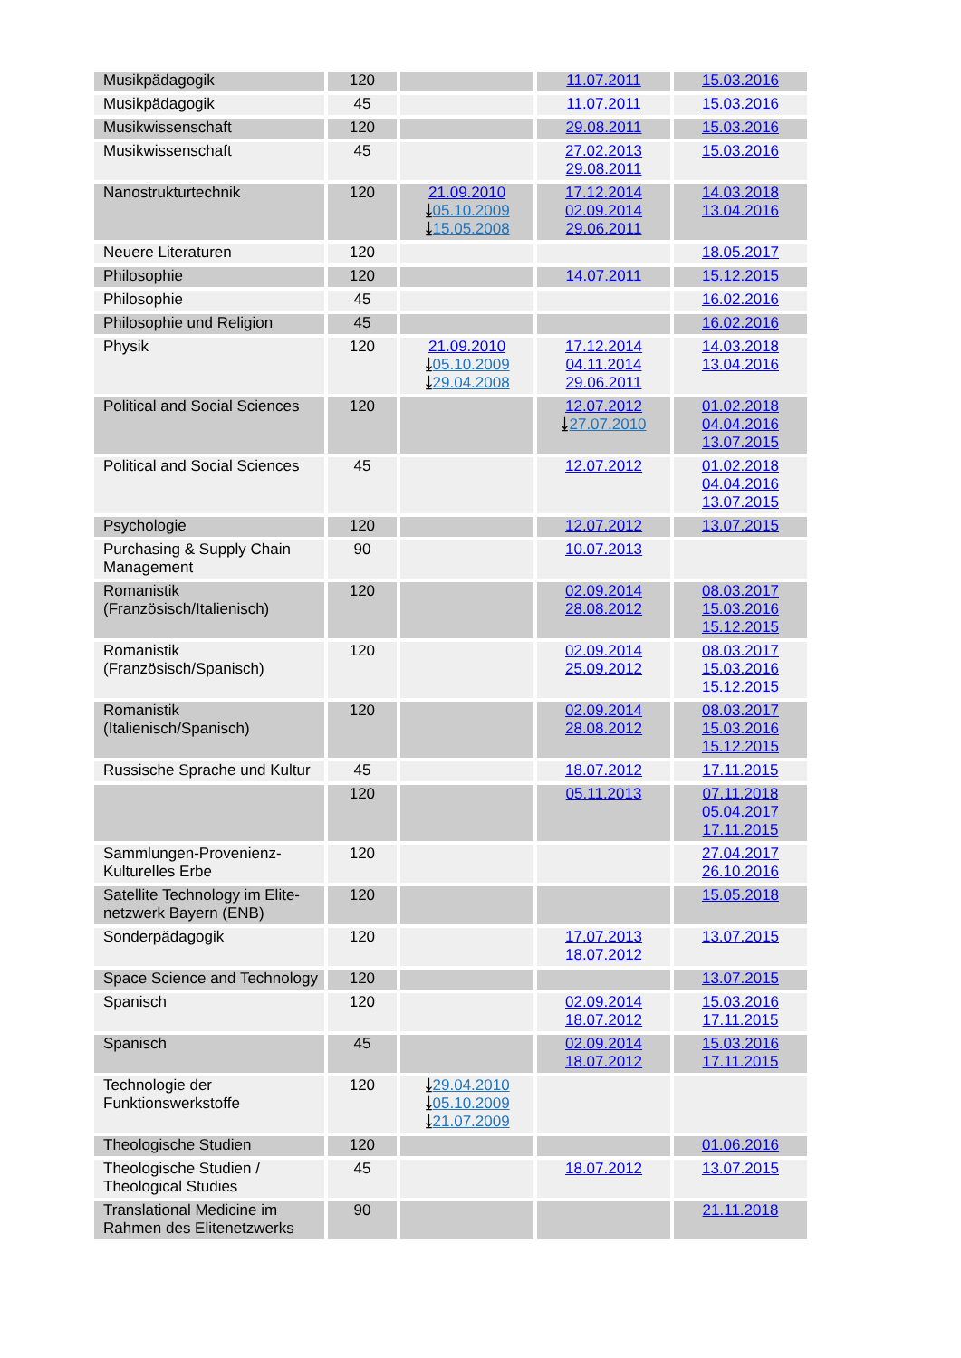| Musikpädagogik | 120 | | 11.07.2011 | 15.03.2016 |
| Musikpädagogik | 45 | | 11.07.2011 | 15.03.2016 |
| Musikwissenschaft | 120 | | 29.08.2011 | 15.03.2016 |
| Musikwissenschaft | 45 | | 27.02.2013 29.08.2011 | 15.03.2016 |
| Nanostrukturtechnik | 120 | 21.09.2010 ⤓ 05.10.2009 ⤓ 15.05.2008 | 17.12.2014 02.09.2014 29.06.2011 | 14.03.2018 13.04.2016 |
| Neuere Literaturen | 120 | | | 18.05.2017 |
| Philosophie | 120 | | 14.07.2011 | 15.12.2015 |
| Philosophie | 45 | | | 16.02.2016 |
| Philosophie und Religion | 45 | | | 16.02.2016 |
| Physik | 120 | 21.09.2010 ⤓ 05.10.2009 ⤓ 29.04.2008 | 17.12.2014 04.11.2014 29.06.2011 | 14.03.2018 13.04.2016 |
| Political and Social Sciences | 120 | | 12.07.2012 ⤓ 27.07.2010 | 01.02.2018 04.04.2016 13.07.2015 |
| Political and Social Sciences | 45 | | 12.07.2012 | 01.02.2018 04.04.2016 13.07.2015 |
| Psychologie | 120 | | 12.07.2012 | 13.07.2015 |
| Purchasing & Supply Chain Management | 90 | | 10.07.2013 | |
| Romanistik (Französisch/Italienisch) | 120 | | 02.09.2014 28.08.2012 | 08.03.2017 15.03.2016 15.12.2015 |
| Romanistik (Französisch/Spanisch) | 120 | | 02.09.2014 25.09.2012 | 08.03.2017 15.03.2016 15.12.2015 |
| Romanistik (Italienisch/Spanisch) | 120 | | 02.09.2014 28.08.2012 | 08.03.2017 15.03.2016 15.12.2015 |
| Russische Sprache und Kultur | 45 | | 18.07.2012 | 17.11.2015 |
| | 120 | | 05.11.2013 | 07.11.2018 05.04.2017 17.11.2015 |
| Sammlungen-Provenienz-Kulturelles Erbe | 120 | | | 27.04.2017 26.10.2016 |
| Satellite Technology im Elite-netzwerk Bayern (ENB) | 120 | | | 15.05.2018 |
| Sonderpädagogik | 120 | | 17.07.2013 18.07.2012 | 13.07.2015 |
| Space Science and Technology | 120 | | | 13.07.2015 |
| Spanisch | 120 | | 02.09.2014 18.07.2012 | 15.03.2016 17.11.2015 |
| Spanisch | 45 | | 02.09.2014 18.07.2012 | 15.03.2016 17.11.2015 |
| Technologie der Funktionswerkstoffe | 120 | ⤓ 29.04.2010 ⤓ 05.10.2009 ⤓ 21.07.2009 | | |
| Theologische Studien | 120 | | | 01.06.2016 |
| Theologische Studien / Theological Studies | 45 | | 18.07.2012 | 13.07.2015 |
| Translational Medicine im Rahmen des Elitenetzwerks | 90 | | | 21.11.2018 |